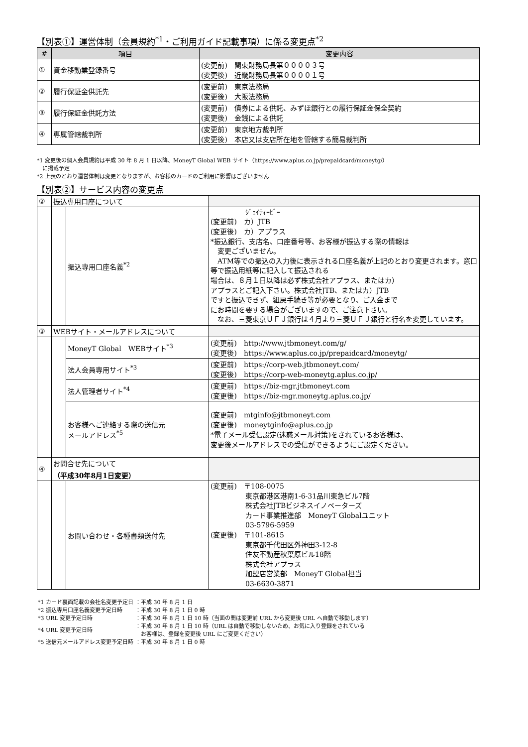【別表①】運営体制（会員規約<sup>*1</sup>・ご利用ガイド記載事項）に係る変更点<sup>*2</sup>
| # | 項目 | 変更内容 |
| --- | --- | --- |
| ① | 資金移動業登録番号 | (変更前) 関東財務局長第００００３号 (変更後) 近畿財務局長第００００１号 |
| ② | 履行保証金供託先 | (変更前) 東京法務局 (変更後) 大阪法務局 |
| ③ | 履行保証金供託方法 | (変更前) 債券による供託、みずほ銀行との履行保証金保全契約 (変更後) 金銭による供託 |
| ④ | 専属管轄裁判所 | (変更前) 東京地方裁判所 (変更後) 本店又は支店所在地を管轄する簡易裁判所 |
*1 変更後の個人会員規約は平成 30 年 8 月 1 日以降、MoneyT Global WEB サイト（https://www.aplus.co.jp/prepaidcard/moneytg/）
　に掲載予定
*2 上表のとおり運営体制は変更となりますが、お客様のカードのご利用に影響はございません
【別表②】サービス内容の変更点
| ② | 振込専用口座について | | |
| | | 振込専用口座名義<sup>*2</sup> | ｼﾞｪｲﾃｨｰﾋﾞｰ (変更前) カ）JTB (変更後) カ）アプラス *振込銀行、支店名、口座番号等、お客様が振込する際の情報は 変更ございません。 ATM等での振込の入力後に表示される口座名義が上記のとおり変更されます。窓口等で振込用紙等に記入して振込される 場合は、８月１日以降は必ず株式会社アプラス、またはカ） アプラスとご記入下さい。株式会社JTB、またはカ）JTB ですと振込できず、組戻手続き等が必要となり、ご入金まで にお時間を要する場合がございますので、ご注意下さい。 なお、三菱東京ＵＦＪ銀行は４月より三菱ＵＦＪ銀行と行名を変更しています。 |
| ③ | WEBサイト・メールアドレスについて | | |
| | | MoneyT Global WEBサイト<sup>*3</sup> | (変更前) http://www.jtbmoneyt.com/g/ (変更後) https://www.aplus.co.jp/prepaidcard/moneytg/ |
| | | 法人会員専用サイト<sup>*3</sup> | (変更前) https://corp-web.jtbmoneyt.com/ (変更後) https://corp-web-moneytg.aplus.co.jp/ |
| | | 法人管理者サイト<sup>*4</sup> | (変更前) https://biz-mgr.jtbmoneyt.com (変更後) https://biz-mgr.moneytg.aplus.co.jp/ |
| | | お客様へご連絡する際の送信元 メールアドレス<sup>*5</sup> | (変更前) mtginfo@jtbmoneyt.com (変更後) moneytginfo@aplus.co.jp *電子メール受信設定(迷惑メール対策)をされているお客様は、 変更後メールアドレスでの受信ができるようにご設定ください。 |
| ④ | お問合せ先について （平成30年8月1日変更） | | |
| | | お問い合わせ・各種書類送付先 | (変更前) 〒108-0075 東京都港区港南1-6-31品川東急ビル7階 株式会社JTBビジネスイノベーターズ カード事業推進部 MoneyT Globalユニット 03-5796-5959 (変更後) 〒101-8615 東京都千代田区外神田3-12-8 住友不動産秋葉原ビル18階 株式会社アプラス 加盟店営業部 MoneyT Global担当 03-6630-3871 |
| *1 カード裏面記載の会社名変更予定日 | ：平成 30 年 8 月 1 日 |
| *2 振込専用口座名義変更予定日時 | ：平成 30 年 8 月 1 日 0 時 |
| *3 URL 変更予定日時 | ：平成 30 年 8 月 1 日 10 時（当面の間は変更前 URL から変更後 URL へ自動で移動します） |
| *4 URL 変更予定日時 | ：平成 30 年 8 月 1 日 10 時（URL は自動で移動しないため、お気に入り登録をされている お客様は、登録を変更後 URL にご変更ください） |
| *5 送信元メールアドレス変更予定日時 | ：平成 30 年 8 月 1 日 0 時 |